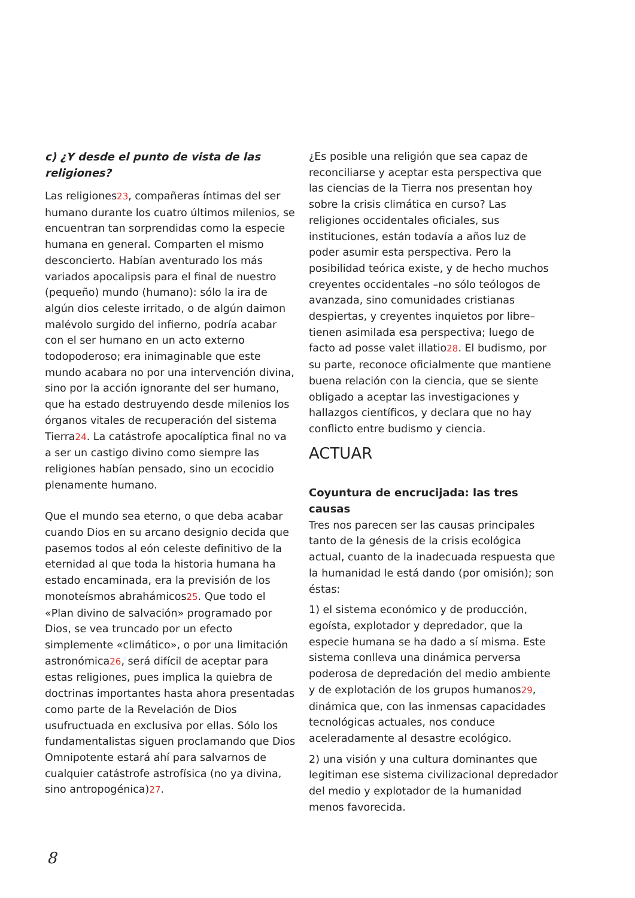c) ¿Y desde el punto de vista de las religiones?
Las religiones23, compañeras íntimas del ser humano durante los cuatro últimos milenios, se encuentran tan sorprendidas como la especie humana en general. Comparten el mismo desconcierto. Habían aventurado los más variados apocalipsis para el final de nuestro (pequeño) mundo (humano): sólo la ira de algún dios celeste irritado, o de algún daimon malévolo surgido del infierno, podría acabar con el ser humano en un acto externo todopoderoso; era inimaginable que este mundo acabara no por una intervención divina, sino por la acción ignorante del ser humano, que ha estado destruyendo desde milenios los órganos vitales de recuperación del sistema Tierra24. La catástrofe apocalíptica final no va a ser un castigo divino como siempre las religiones habían pensado, sino un ecocidio plenamente humano.
Que el mundo sea eterno, o que deba acabar cuando Dios en su arcano designio decida que pasemos todos al eón celeste definitivo de la eternidad al que toda la historia humana ha estado encaminada, era la previsión de los monoteísmos abrahámicos25. Que todo el «Plan divino de salvación» programado por Dios, se vea truncado por un efecto simplemente «climático», o por una limitación astronómica26, será difícil de aceptar para estas religiones, pues implica la quiebra de doctrinas importantes hasta ahora presentadas como parte de la Revelación de Dios usufructuada en exclusiva por ellas. Sólo los fundamentalistas siguen proclamando que Dios Omnipotente estará ahí para salvarnos de cualquier catástrofe astrofísica (no ya divina, sino antropogénica)27.
¿Es posible una religión que sea capaz de reconciliarse y aceptar esta perspectiva que las ciencias de la Tierra nos presentan hoy sobre la crisis climática en curso? Las religiones occidentales oficiales, sus instituciones, están todavía a años luz de poder asumir esta perspectiva. Pero la posibilidad teórica existe, y de hecho muchos creyentes occidentales –no sólo teólogos de avanzada, sino comunidades cristianas despiertas, y creyentes inquietos por libre– tienen asimilada esa perspectiva; luego de facto ad posse valet illatio28. El budismo, por su parte, reconoce oficialmente que mantiene buena relación con la ciencia, que se siente obligado a aceptar las investigaciones y hallazgos científicos, y declara que no hay conflicto entre budismo y ciencia.
ACTUAR
Coyuntura de encrucijada: las tres causas
Tres nos parecen ser las causas principales tanto de la génesis de la crisis ecológica actual, cuanto de la inadecuada respuesta que la humanidad le está dando (por omisión); son éstas:
1) el sistema económico y de producción, egoísta, explotador y depredador, que la especie humana se ha dado a sí misma. Este sistema conlleva una dinámica perversa poderosa de depredación del medio ambiente y de explotación de los grupos humanos29, dinámica que, con las inmensas capacidades tecnológicas actuales, nos conduce aceleradamente al desastre ecológico.
2) una visión y una cultura dominantes que legitiman ese sistema civilizacional depredador del medio y explotador de la humanidad menos favorecida.
8